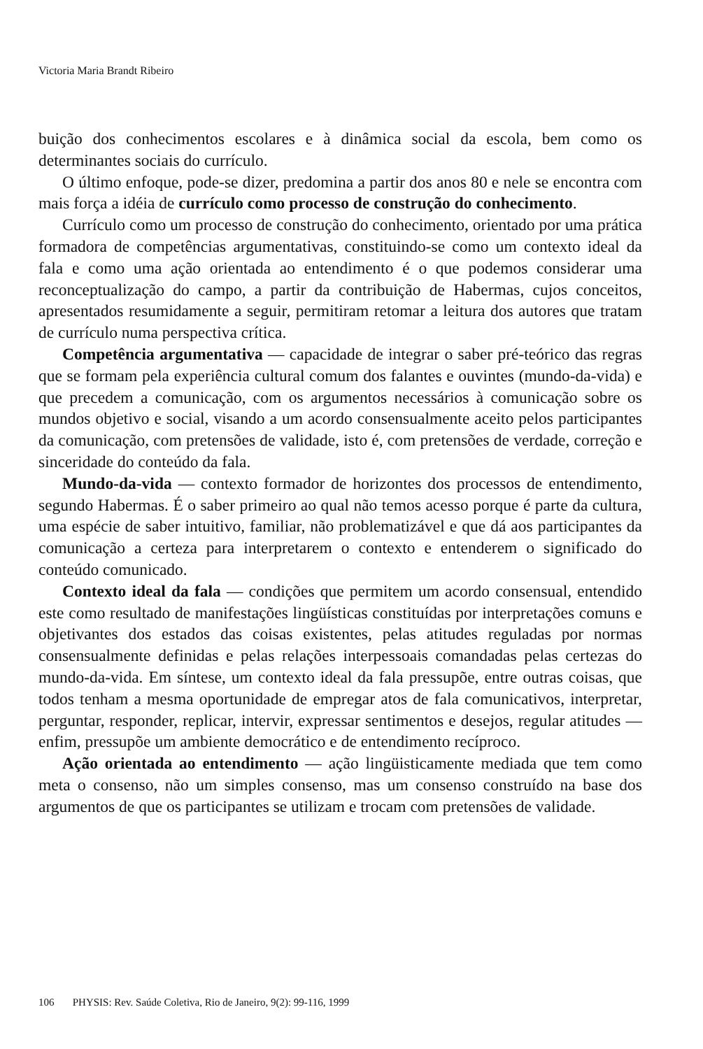Victoria Maria Brandt Ribeiro
buição dos conhecimentos escolares e à dinâmica social da escola, bem como os determinantes sociais do currículo.
O último enfoque, pode-se dizer, predomina a partir dos anos 80 e nele se encontra com mais força a idéia de currículo como processo de construção do conhecimento.
Currículo como um processo de construção do conhecimento, orientado por uma prática formadora de competências argumentativas, constituindo-se como um contexto ideal da fala e como uma ação orientada ao entendimento é o que podemos considerar uma reconceptualização do campo, a partir da contribuição de Habermas, cujos conceitos, apresentados resumidamente a seguir, permitiram retomar a leitura dos autores que tratam de currículo numa perspectiva crítica.
Competência argumentativa — capacidade de integrar o saber pré-teórico das regras que se formam pela experiência cultural comum dos falantes e ouvintes (mundo-da-vida) e que precedem a comunicação, com os argumentos necessários à comunicação sobre os mundos objetivo e social, visando a um acordo consensualmente aceito pelos participantes da comunicação, com pretensões de validade, isto é, com pretensões de verdade, correção e sinceridade do conteúdo da fala.
Mundo-da-vida — contexto formador de horizontes dos processos de entendimento, segundo Habermas. É o saber primeiro ao qual não temos acesso porque é parte da cultura, uma espécie de saber intuitivo, familiar, não problematizável e que dá aos participantes da comunicação a certeza para interpretarem o contexto e entenderem o significado do conteúdo comunicado.
Contexto ideal da fala — condições que permitem um acordo consensual, entendido este como resultado de manifestações lingüísticas constituídas por interpretações comuns e objetivantes dos estados das coisas existentes, pelas atitudes reguladas por normas consensualmente definidas e pelas relações interpessoais comandadas pelas certezas do mundo-da-vida. Em síntese, um contexto ideal da fala pressupõe, entre outras coisas, que todos tenham a mesma oportunidade de empregar atos de fala comunicativos, interpretar, perguntar, responder, replicar, intervir, expressar sentimentos e desejos, regular atitudes — enfim, pressupõe um ambiente democrático e de entendimento recíproco.
Ação orientada ao entendimento — ação lingüisticamente mediada que tem como meta o consenso, não um simples consenso, mas um consenso construído na base dos argumentos de que os participantes se utilizam e trocam com pretensões de validade.
106 PHYSIS: Rev. Saúde Coletiva, Rio de Janeiro, 9(2): 99-116, 1999